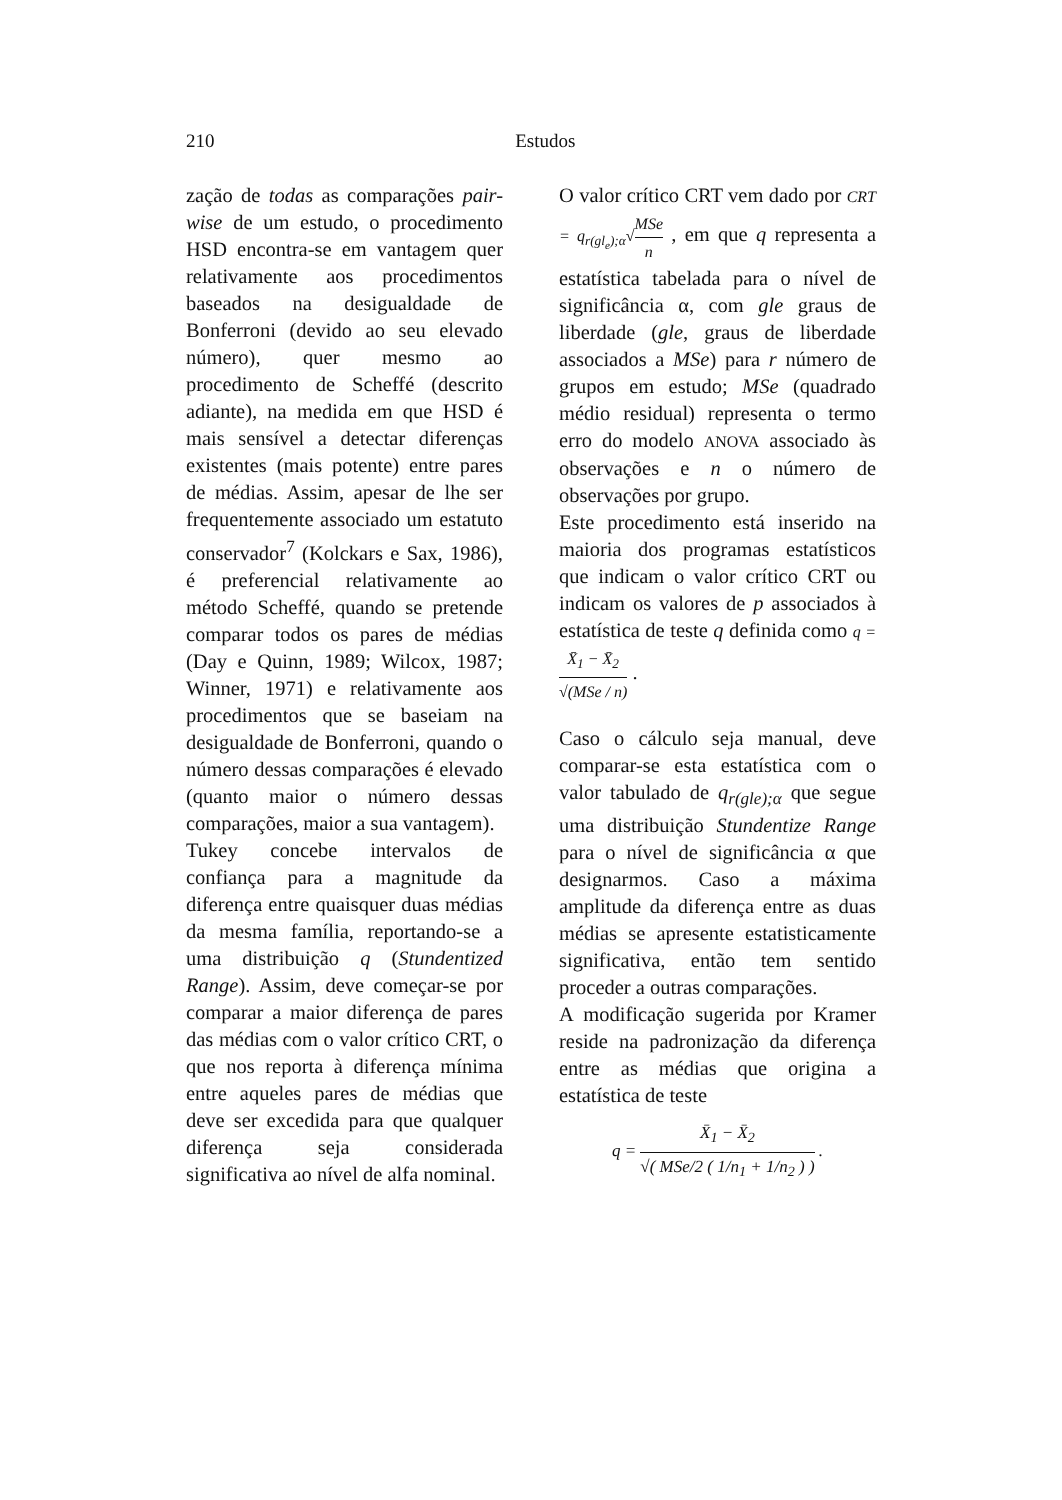210
Estudos
zação de todas as comparações pair-wise de um estudo, o procedimento HSD encontra-se em vantagem quer relativamente aos procedimentos baseados na desigualdade de Bonferroni (devido ao seu elevado número), quer mesmo ao procedimento de Scheffé (descrito adiante), na medida em que HSD é mais sensível a detectar diferenças existentes (mais potente) entre pares de médias. Assim, apesar de lhe ser frequentemente associado um estatuto conservador<sup>7</sup> (Kolckars e Sax, 1986), é preferencial relativamente ao método Scheffé, quando se pretende comparar todos os pares de médias (Day e Quinn, 1989; Wilcox, 1987; Winner, 1971) e relativamente aos procedimentos que se baseiam na desigualdade de Bonferroni, quando o número dessas comparações é elevado (quanto maior o número dessas comparações, maior a sua vantagem).
Tukey concebe intervalos de confiança para a magnitude da diferença entre quaisquer duas médias da mesma família, reportando-se a uma distribuição q (Stundentized Range). Assim, deve começar-se por comparar a maior diferença de pares das médias com o valor crítico CRT, o que nos reporta à diferença mínima entre aqueles pares de médias que deve ser excedida para que qualquer diferença seja considerada significativa ao nível de alfa nominal.
O valor crítico CRT vem dado por CRT = q<sub>r(gl<sub>e</sub>);α</sub>√MSe n , em que q representa a estatística tabelada para o nível de significância α, com gle graus de liberdade (gle, graus de liberdade associados a MSe) para r número de grupos em estudo; MSe (quadrado médio residual) representa o termo erro do modelo ANOVA associado às observações e n o número de observações por grupo.
Este procedimento está inserido na maioria dos programas estatísticos que indicam o valor crítico CRT ou indicam os valores de p associados à estatística de teste q definida como q = X̄<sub>1</sub> − X̄<sub>2</sub> √(MSe / n) .
Caso o cálculo seja manual, deve comparar-se esta estatística com o valor tabulado de q<sub>r(gle);α</sub> que segue uma distribuição Stundentize Range para o nível de significância α que designarmos. Caso a máxima amplitude da diferença entre as duas médias se apresente estatisticamente significativa, então tem sentido proceder a outras comparações.
A modificação sugerida por Kramer reside na padronização da diferença entre as médias que origina a estatística de teste
q = X̄<sub>1</sub> − X̄<sub>2</sub> √( MSe/2 ( 1/n<sub>1</sub> + 1/n<sub>2</sub> ) ) .